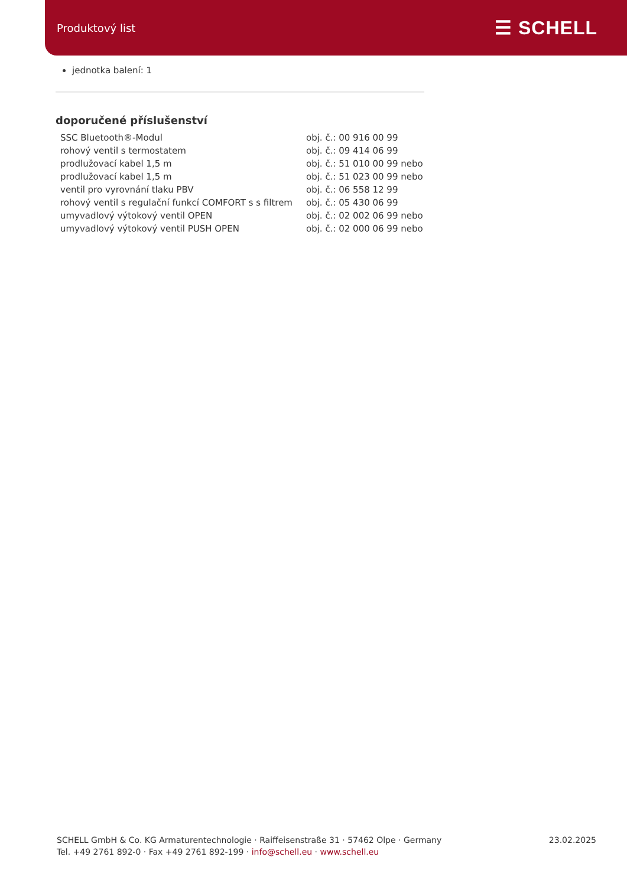Produktový list
☰ SCHELL
jednotka balení: 1
doporučené příslušenství
| SSC Bluetooth®-Modul | obj. č.: 00 916 00 99 |
| rohový ventil s termostatem | obj. č.: 09 414 06 99 |
| prodlužovací kabel 1,5 m | obj. č.: 51 010 00 99 nebo |
| prodlužovací kabel 1,5 m | obj. č.: 51 023 00 99 nebo |
| ventil pro vyrovnání tlaku PBV | obj. č.: 06 558 12 99 |
| rohový ventil s regulační funkcí COMFORT s s filtrem | obj. č.: 05 430 06 99 |
| umyvadlový výtokový ventil OPEN | obj. č.: 02 002 06 99 nebo |
| umyvadlový výtokový ventil PUSH OPEN | obj. č.: 02 000 06 99 nebo |
SCHELL GmbH & Co. KG Armaturentechnologie · Raiffeisenstraße 31 · 57462 Olpe · Germany
Tel. +49 2761 892-0 · Fax +49 2761 892-199 · info@schell.eu · www.schell.eu
23.02.2025